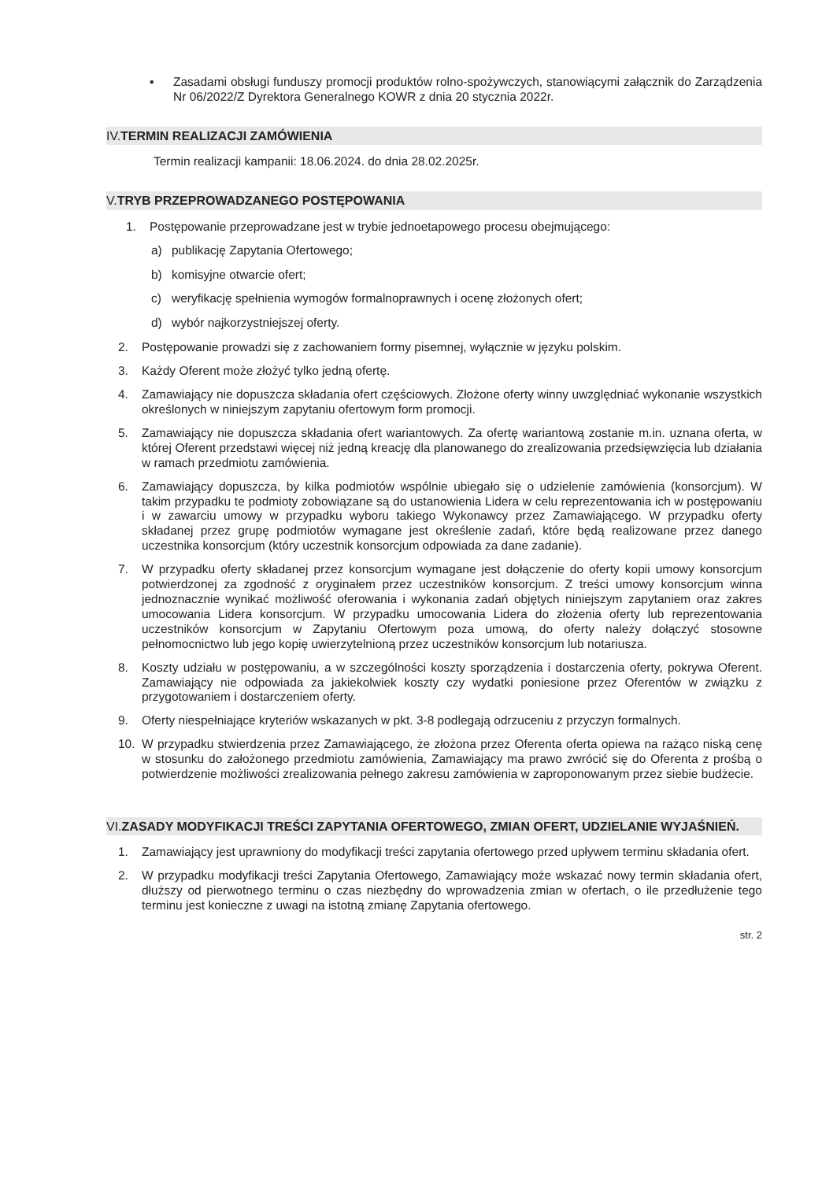▪ Zasadami obsługi funduszy promocji produktów rolno-spożywczych, stanowiącymi załącznik do Zarządzenia Nr 06/2022/Z Dyrektora Generalnego KOWR z dnia 20 stycznia 2022r.
IV. TERMIN REALIZACJI ZAMÓWIENIA
Termin realizacji kampanii: 18.06.2024. do dnia 28.02.2025r.
V. TRYB PRZEPROWADZANEGO POSTĘPOWANIA
1. Postępowanie przeprowadzane jest w trybie jednoetapowego procesu obejmującego:
a) publikację Zapytania Ofertowego;
b) komisyjne otwarcie ofert;
c) weryfikację spełnienia wymogów formalnoprawnych i ocenę złożonych ofert;
d) wybór najkorzystniejszej oferty.
2. Postępowanie prowadzi się z zachowaniem formy pisemnej, wyłącznie w języku polskim.
3. Każdy Oferent może złożyć tylko jedną ofertę.
4. Zamawiający nie dopuszcza składania ofert częściowych. Złożone oferty winny uwzględniać wykonanie wszystkich określonych w niniejszym zapytaniu ofertowym form promocji.
5. Zamawiający nie dopuszcza składania ofert wariantowych. Za ofertę wariantową zostanie m.in. uznana oferta, w której Oferent przedstawi więcej niż jedną kreację dla planowanego do zrealizowania przedsięwzięcia lub działania w ramach przedmiotu zamówienia.
6. Zamawiający dopuszcza, by kilka podmiotów wspólnie ubiegało się o udzielenie zamówienia (konsorcjum). W takim przypadku te podmioty zobowiązane są do ustanowienia Lidera w celu reprezentowania ich w postępowaniu i w zawarciu umowy w przypadku wyboru takiego Wykonawcy przez Zamawiającego. W przypadku oferty składanej przez grupę podmiotów wymagane jest określenie zadań, które będą realizowane przez danego uczestnika konsorcjum (który uczestnik konsorcjum odpowiada za dane zadanie).
7. W przypadku oferty składanej przez konsorcjum wymagane jest dołączenie do oferty kopii umowy konsorcjum potwierdzonej za zgodność z oryginałem przez uczestników konsorcjum. Z treści umowy konsorcjum winna jednoznacznie wynikać możliwość oferowania i wykonania zadań objętych niniejszym zapytaniem oraz zakres umocowania Lidera konsorcjum. W przypadku umocowania Lidera do złożenia oferty lub reprezentowania uczestników konsorcjum w Zapytaniu Ofertowym poza umową, do oferty należy dołączyć stosowne pełnomocnictwo lub jego kopię uwierzytelnioną przez uczestników konsorcjum lub notariusza.
8. Koszty udziału w postępowaniu, a w szczególności koszty sporządzenia i dostarczenia oferty, pokrywa Oferent. Zamawiający nie odpowiada za jakiekolwiek koszty czy wydatki poniesione przez Oferentów w związku z przygotowaniem i dostarczeniem oferty.
9. Oferty niespełniające kryteriów wskazanych w pkt. 3-8 podlegają odrzuceniu z przyczyn formalnych.
10. W przypadku stwierdzenia przez Zamawiającego, że złożona przez Oferenta oferta opiewa na rażąco niską cenę w stosunku do założonego przedmiotu zamówienia, Zamawiający ma prawo zwrócić się do Oferenta z prośbą o potwierdzenie możliwości zrealizowania pełnego zakresu zamówienia w zaproponowanym przez siebie budżecie.
VI. ZASADY MODYFIKACJI TREŚCI ZAPYTANIA OFERTOWEGO, ZMIAN OFERT, UDZIELANIE WYJAŚNIEŃ.
1. Zamawiający jest uprawniony do modyfikacji treści zapytania ofertowego przed upływem terminu składania ofert.
2. W przypadku modyfikacji treści Zapytania Ofertowego, Zamawiający może wskazać nowy termin składania ofert, dłuższy od pierwotnego terminu o czas niezbędny do wprowadzenia zmian w ofertach, o ile przedłużenie tego terminu jest konieczne z uwagi na istotną zmianę Zapytania ofertowego.
str. 2